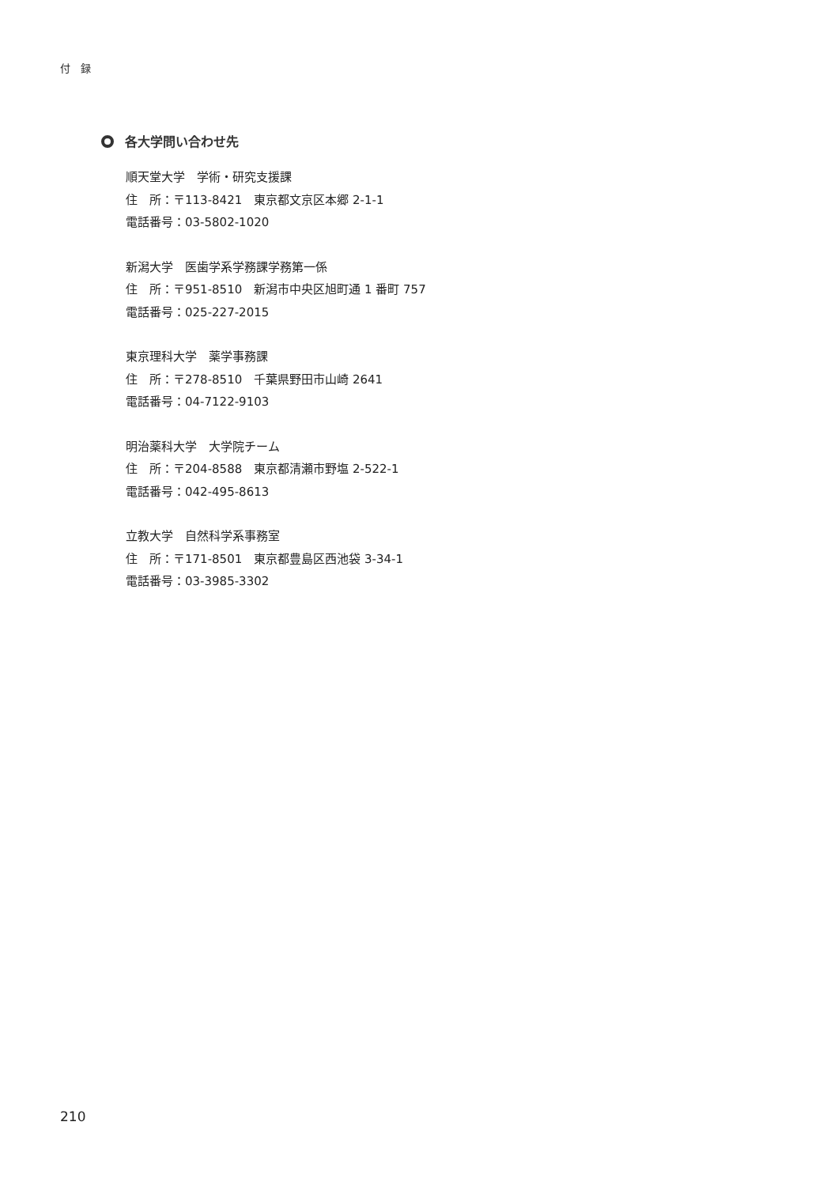付　録
各大学問い合わせ先
順天堂大学　学術・研究支援課
住　所：〒113-8421　東京都文京区本郷 2-1-1
電話番号：03-5802-1020
新潟大学　医歯学系学務課学務第一係
住　所：〒951-8510　新潟市中央区旭町通 1 番町 757
電話番号：025-227-2015
東京理科大学　薬学事務課
住　所：〒278-8510　千葉県野田市山崎 2641
電話番号：04-7122-9103
明治薬科大学　大学院チーム
住　所：〒204-8588　東京都清瀬市野塩 2-522-1
電話番号：042-495-8613
立教大学　自然科学系事務室
住　所：〒171-8501　東京都豊島区西池袋 3-34-1
電話番号：03-3985-3302
210